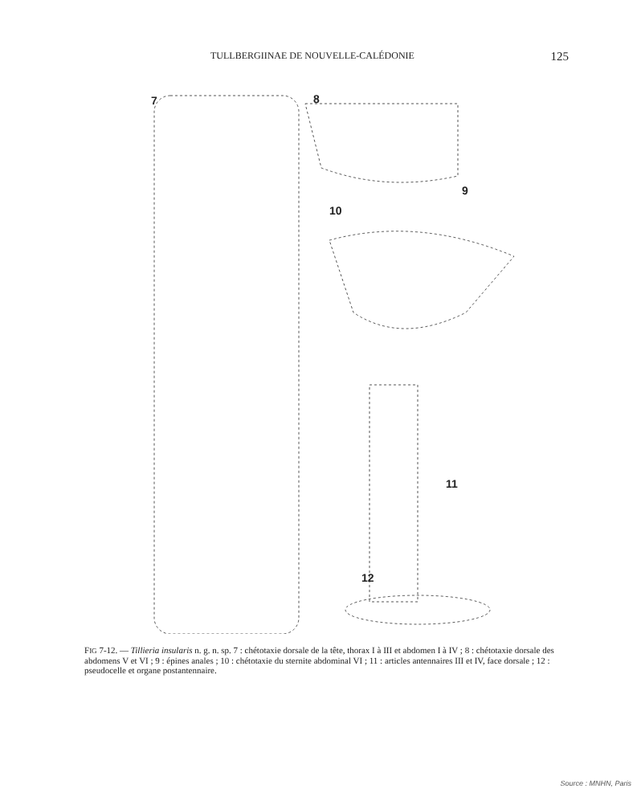TULLBERGIINAE DE NOUVELLE-CALÉDONIE 125
7 8
9
10
11
12
FIG 7-12. — Tillieria insularis n. g. n. sp. 7 : chétotaxie dorsale de la tête, thorax I à III et abdomen I à IV ; 8 : chétotaxie dorsale des abdomens V et VI ; 9 : épines anales ; 10 : chétotaxie du sternite abdominal VI ; 11 : articles antennaires III et IV, face dorsale ; 12 : pseudocelle et organe postantennaire.
Source : MNHN, Paris